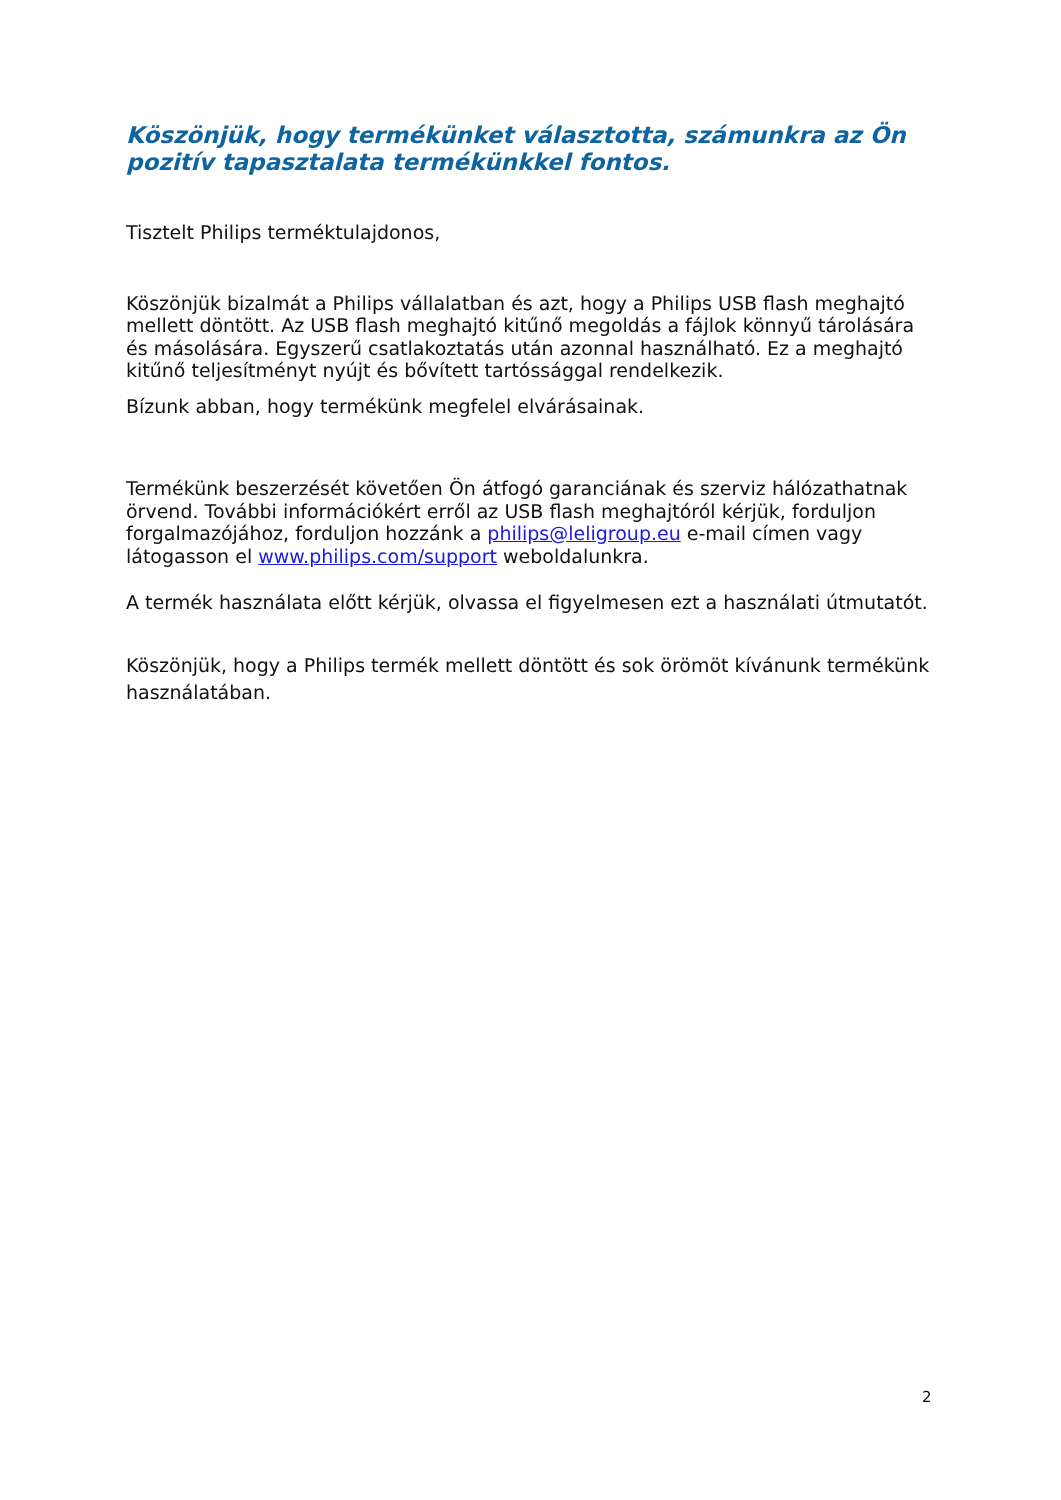Köszönjük, hogy termékünket választotta, számunkra az Ön pozitív tapasztalata termékünkkel fontos.
Tisztelt Philips terméktulajdonos,
Köszönjük bizalmát a Philips vállalatban és azt, hogy a Philips USB flash meghajtó mellett döntött. Az USB flash meghajtó kitűnő megoldás a fájlok könnyű tárolására és másolására. Egyszerű csatlakoztatás után azonnal használható. Ez a meghajtó kitűnő teljesítményt nyújt és bővített tartóssággal rendelkezik.
Bízunk abban, hogy termékünk megfelel elvárásainak.
Termékünk beszerzését követően Ön átfogó garanciának és szerviz hálózathatnak örvend. További információkért erről az USB flash meghajtóról kérjük, forduljon forgalmazójához, forduljon hozzánk a philips@leligroup.eu e-mail címen vagy látogasson el www.philips.com/support weboldalunkra.
A termék használata előtt kérjük, olvassa el figyelmesen ezt a használati útmutatót.
Köszönjük, hogy a Philips termék mellett döntött és sok örömöt kívánunk termékünk használatában.
2